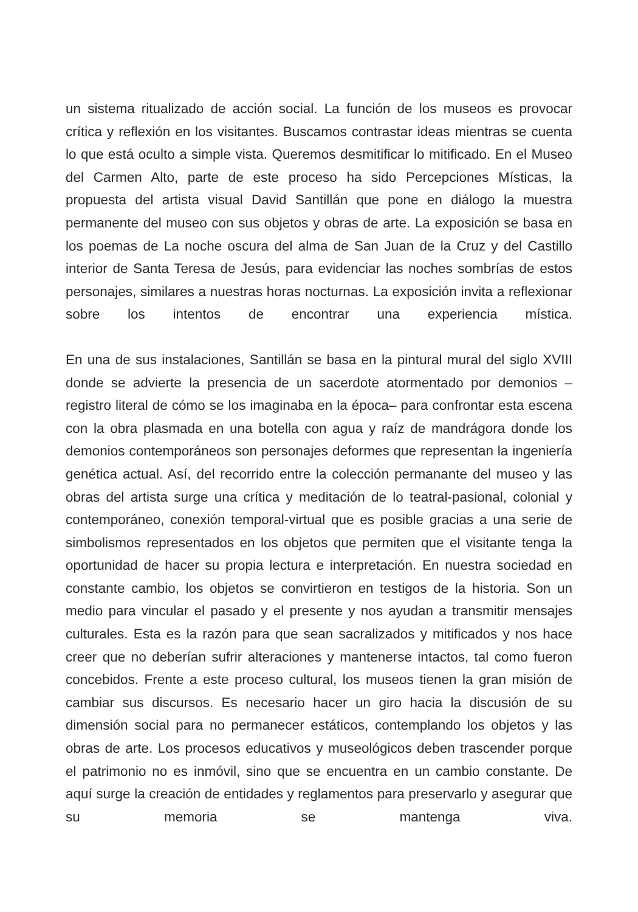un sistema ritualizado de acción social. La función de los museos es provocar crítica y reflexión en los visitantes. Buscamos contrastar ideas mientras se cuenta lo que está oculto a simple vista. Queremos desmitificar lo mitificado. En el Museo del Carmen Alto, parte de este proceso ha sido Percepciones Místicas, la propuesta del artista visual David Santillán que pone en diálogo la muestra permanente del museo con sus objetos y obras de arte. La exposición se basa en los poemas de La noche oscura del alma de San Juan de la Cruz y del Castillo interior de Santa Teresa de Jesús, para evidenciar las noches sombrías de estos personajes, similares a nuestras horas nocturnas. La exposición invita a reflexionar sobre los intentos de encontrar una experiencia mística.
En una de sus instalaciones, Santillán se basa en la pintural mural del siglo XVIII donde se advierte la presencia de un sacerdote atormentado por demonios –registro literal de cómo se los imaginaba en la época– para confrontar esta escena con la obra plasmada en una botella con agua y raíz de mandrágora donde los demonios contemporáneos son personajes deformes que representan la ingeniería genética actual. Así, del recorrido entre la colección permanante del museo y las obras del artista surge una crítica y meditación de lo teatral-pasional, colonial y contemporáneo, conexión temporal-virtual que es posible gracias a una serie de simbolismos representados en los objetos que permiten que el visitante tenga la oportunidad de hacer su propia lectura e interpretación. En nuestra sociedad en constante cambio, los objetos se convirtieron en testigos de la historia. Son un medio para vincular el pasado y el presente y nos ayudan a transmitir mensajes culturales. Esta es la razón para que sean sacralizados y mitificados y nos hace creer que no deberían sufrir alteraciones y mantenerse intactos, tal como fueron concebidos. Frente a este proceso cultural, los museos tienen la gran misión de cambiar sus discursos. Es necesario hacer un giro hacia la discusión de su dimensión social para no permanecer estáticos, contemplando los objetos y las obras de arte. Los procesos educativos y museológicos deben trascender porque el patrimonio no es inmóvil, sino que se encuentra en un cambio constante. De aquí surge la creación de entidades y reglamentos para preservarlo y asegurar que su memoria se mantenga viva.